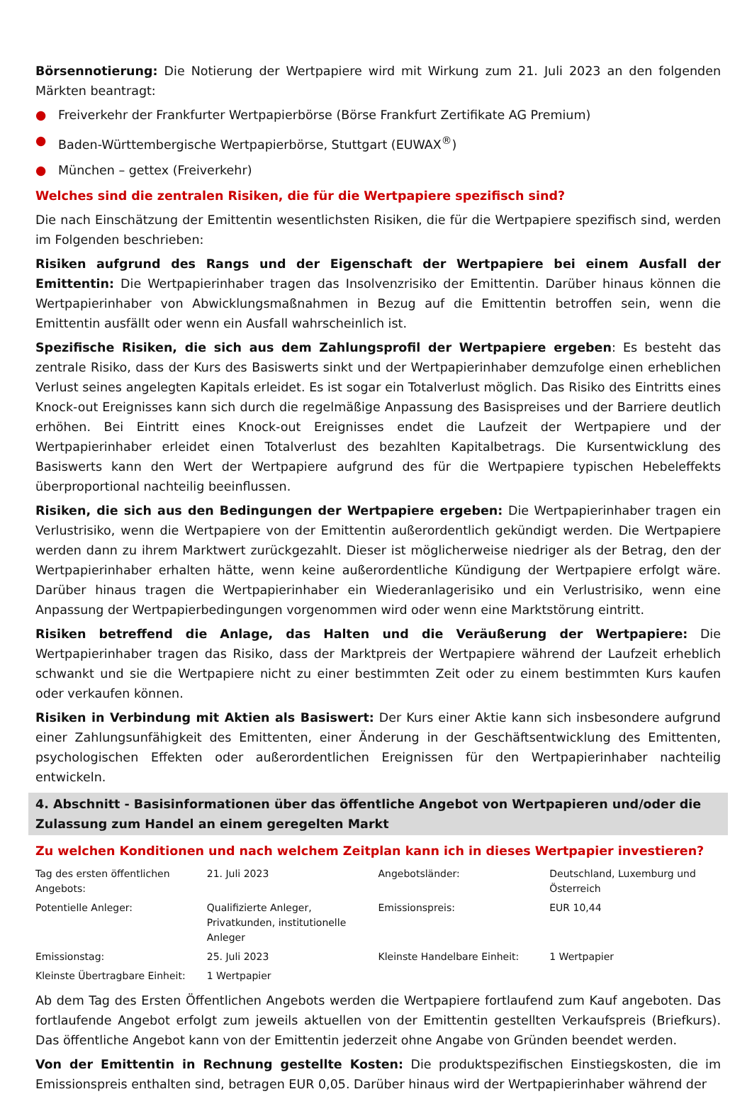Börsennotierung: Die Notierung der Wertpapiere wird mit Wirkung zum 21. Juli 2023 an den folgenden Märkten beantragt:
● Freiverkehr der Frankfurter Wertpapierbörse (Börse Frankfurt Zertifikate AG Premium)
● Baden-Württembergische Wertpapierbörse, Stuttgart (EUWAX<sup>®</sup>)
● München – gettex (Freiverkehr)
Welches sind die zentralen Risiken, die für die Wertpapiere spezifisch sind?
Die nach Einschätzung der Emittentin wesentlichsten Risiken, die für die Wertpapiere spezifisch sind, werden im Folgenden beschrieben:
Risiken aufgrund des Rangs und der Eigenschaft der Wertpapiere bei einem Ausfall der Emittentin: Die Wertpapierinhaber tragen das Insolvenzrisiko der Emittentin. Darüber hinaus können die Wertpapierinhaber von Abwicklungsmaßnahmen in Bezug auf die Emittentin betroffen sein, wenn die Emittentin ausfällt oder wenn ein Ausfall wahrscheinlich ist.
Spezifische Risiken, die sich aus dem Zahlungsprofil der Wertpapiere ergeben: Es besteht das zentrale Risiko, dass der Kurs des Basiswerts sinkt und der Wertpapierinhaber demzufolge einen erheblichen Verlust seines angelegten Kapitals erleidet. Es ist sogar ein Totalverlust möglich. Das Risiko des Eintritts eines Knock-out Ereignisses kann sich durch die regelmäßige Anpassung des Basispreises und der Barriere deutlich erhöhen. Bei Eintritt eines Knock-out Ereignisses endet die Laufzeit der Wertpapiere und der Wertpapierinhaber erleidet einen Totalverlust des bezahlten Kapitalbetrags. Die Kursentwicklung des Basiswerts kann den Wert der Wertpapiere aufgrund des für die Wertpapiere typischen Hebeleffekts überproportional nachteilig beeinflussen.
Risiken, die sich aus den Bedingungen der Wertpapiere ergeben: Die Wertpapierinhaber tragen ein Verlustrisiko, wenn die Wertpapiere von der Emittentin außerordentlich gekündigt werden. Die Wertpapiere werden dann zu ihrem Marktwert zurückgezahlt. Dieser ist möglicherweise niedriger als der Betrag, den der Wertpapierinhaber erhalten hätte, wenn keine außerordentliche Kündigung der Wertpapiere erfolgt wäre. Darüber hinaus tragen die Wertpapierinhaber ein Wiederanlagerisiko und ein Verlustrisiko, wenn eine Anpassung der Wertpapierbedingungen vorgenommen wird oder wenn eine Marktstörung eintritt.
Risiken betreffend die Anlage, das Halten und die Veräußerung der Wertpapiere: Die Wertpapierinhaber tragen das Risiko, dass der Marktpreis der Wertpapiere während der Laufzeit erheblich schwankt und sie die Wertpapiere nicht zu einer bestimmten Zeit oder zu einem bestimmten Kurs kaufen oder verkaufen können.
Risiken in Verbindung mit Aktien als Basiswert: Der Kurs einer Aktie kann sich insbesondere aufgrund einer Zahlungsunfähigkeit des Emittenten, einer Änderung in der Geschäftsentwicklung des Emittenten, psychologischen Effekten oder außerordentlichen Ereignissen für den Wertpapierinhaber nachteilig entwickeln.
4. Abschnitt - Basisinformationen über das öffentliche Angebot von Wertpapieren und/oder die Zulassung zum Handel an einem geregelten Markt
Zu welchen Konditionen und nach welchem Zeitplan kann ich in dieses Wertpapier investieren?
| Tag des ersten öffentlichen Angebots: | 21. Juli 2023 | Angebotsländer: | Deutschland, Luxemburg und Österreich |
| Potentielle Anleger: | Qualifizierte Anleger, Privatkunden, institutionelle Anleger | Emissionspreis: | EUR 10,44 |
| Emissionstag: | 25. Juli 2023 | Kleinste Handelbare Einheit: | 1 Wertpapier |
| Kleinste Übertragbare Einheit: | 1 Wertpapier | | |
Ab dem Tag des Ersten Öffentlichen Angebots werden die Wertpapiere fortlaufend zum Kauf angeboten. Das fortlaufende Angebot erfolgt zum jeweils aktuellen von der Emittentin gestellten Verkaufspreis (Briefkurs). Das öffentliche Angebot kann von der Emittentin jederzeit ohne Angabe von Gründen beendet werden.
Von der Emittentin in Rechnung gestellte Kosten: Die produktspezifischen Einstiegskosten, die im Emissionspreis enthalten sind, betragen EUR 0,05. Darüber hinaus wird der Wertpapierinhaber während der